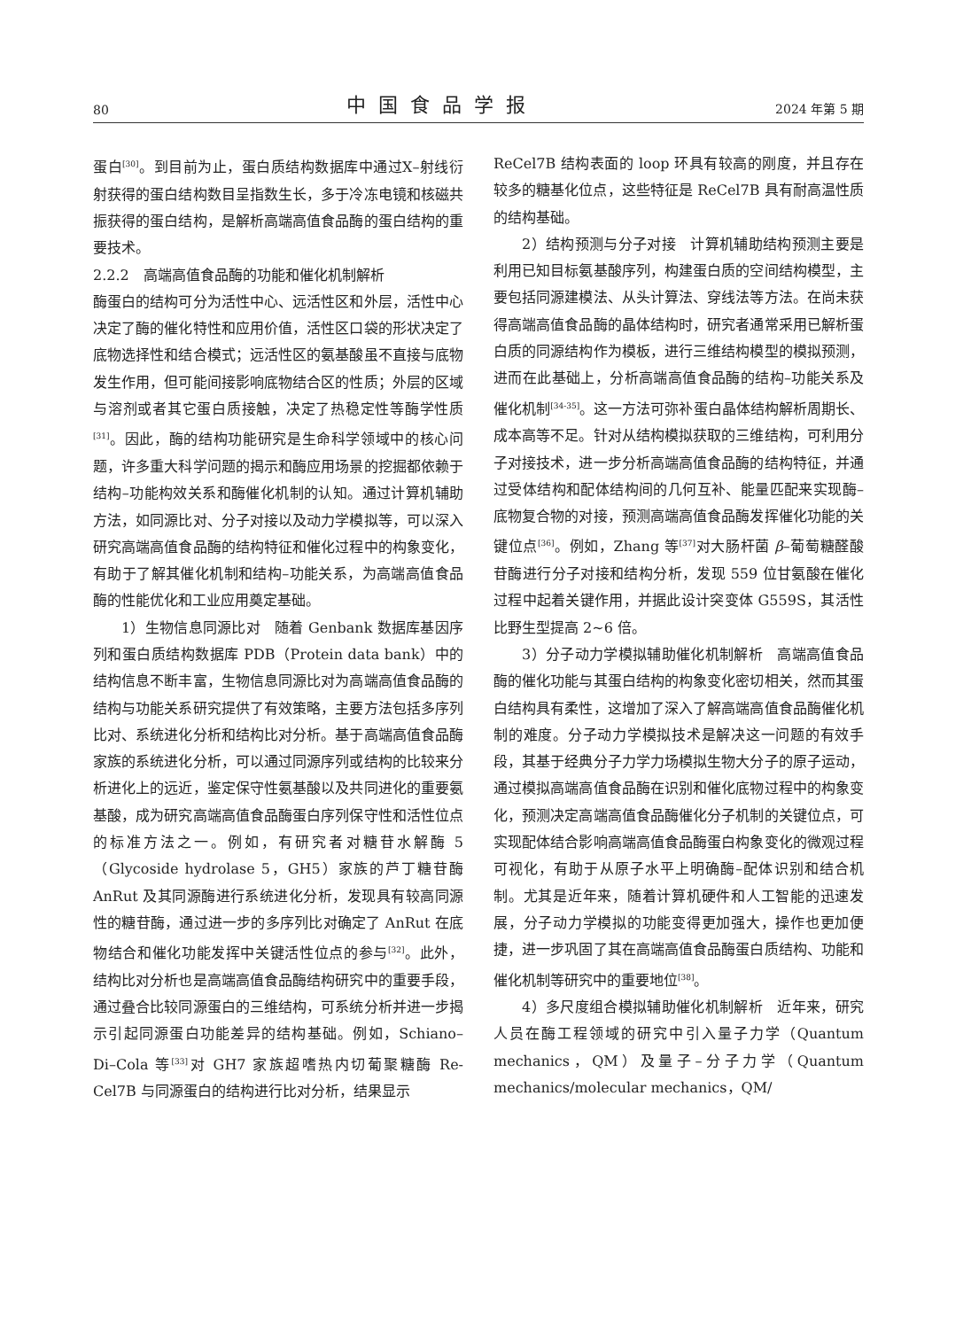80 中国食品学报 2024 年第 5 期
蛋白<sup>[30]</sup>。到目前为止，蛋白质结构数据库中通过X–射线衍射获得的蛋白结构数目呈指数生长，多于冷冻电镜和核磁共振获得的蛋白结构，是解析高端高值食品酶的蛋白结构的重要技术。
2.2.2　高端高值食品酶的功能和催化机制解析
酶蛋白的结构可分为活性中心、远活性区和外层，活性中心决定了酶的催化特性和应用价值，活性区口袋的形状决定了底物选择性和结合模式；远活性区的氨基酸虽不直接与底物发生作用，但可能间接影响底物结合区的性质；外层的区域与溶剂或者其它蛋白质接触，决定了热稳定性等酶学性质<sup>[31]</sup>。因此，酶的结构功能研究是生命科学领域中的核心问题，许多重大科学问题的揭示和酶应用场景的挖掘都依赖于结构–功能构效关系和酶催化机制的认知。通过计算机辅助方法，如同源比对、分子对接以及动力学模拟等，可以深入研究高端高值食品酶的结构特征和催化过程中的构象变化，有助于了解其催化机制和结构–功能关系，为高端高值食品酶的性能优化和工业应用奠定基础。
1）生物信息同源比对　随着 Genbank 数据库基因序列和蛋白质结构数据库 PDB（Protein data bank）中的结构信息不断丰富，生物信息同源比对为高端高值食品酶的结构与功能关系研究提供了有效策略，主要方法包括多序列比对、系统进化分析和结构比对分析。基于高端高值食品酶家族的系统进化分析，可以通过同源序列或结构的比较来分析进化上的远近，鉴定保守性氨基酸以及共同进化的重要氨基酸，成为研究高端高值食品酶蛋白序列保守性和活性位点的标准方法之一。例如，有研究者对糖苷水解酶 5（Glycoside hydrolase 5，GH5）家族的芦丁糖苷酶 AnRut 及其同源酶进行系统进化分析，发现具有较高同源性的糖苷酶，通过进一步的多序列比对确定了 AnRut 在底物结合和催化功能发挥中关键活性位点的参与<sup>[32]</sup>。此外，结构比对分析也是高端高值食品酶结构研究中的重要手段，通过叠合比较同源蛋白的三维结构，可系统分析并进一步揭示引起同源蛋白功能差异的结构基础。例如，Schiano–Di–Cola 等<sup>[33]</sup>对 GH7 家族超嗜热内切葡聚糖酶 Re-Cel7B 与同源蛋白的结构进行比对分析，结果显示
ReCel7B 结构表面的 loop 环具有较高的刚度，并且存在较多的糖基化位点，这些特征是 ReCel7B 具有耐高温性质的结构基础。
2）结构预测与分子对接　计算机辅助结构预测主要是利用已知目标氨基酸序列，构建蛋白质的空间结构模型，主要包括同源建模法、从头计算法、穿线法等方法。在尚未获得高端高值食品酶的晶体结构时，研究者通常采用已解析蛋白质的同源结构作为模板，进行三维结构模型的模拟预测，进而在此基础上，分析高端高值食品酶的结构–功能关系及催化机制<sup>[34-35]</sup>。这一方法可弥补蛋白晶体结构解析周期长、成本高等不足。针对从结构模拟获取的三维结构，可利用分子对接技术，进一步分析高端高值食品酶的结构特征，并通过受体结构和配体结构间的几何互补、能量匹配来实现酶–底物复合物的对接，预测高端高值食品酶发挥催化功能的关键位点<sup>[36]</sup>。例如，Zhang 等<sup>[37]</sup>对大肠杆菌 β–葡萄糖醛酸苷酶进行分子对接和结构分析，发现 559 位甘氨酸在催化过程中起着关键作用，并据此设计突变体 G559S，其活性比野生型提高 2~6 倍。
3）分子动力学模拟辅助催化机制解析　高端高值食品酶的催化功能与其蛋白结构的构象变化密切相关，然而其蛋白结构具有柔性，这增加了深入了解高端高值食品酶催化机制的难度。分子动力学模拟技术是解决这一问题的有效手段，其基于经典分子力学力场模拟生物大分子的原子运动，通过模拟高端高值食品酶在识别和催化底物过程中的构象变化，预测决定高端高值食品酶催化分子机制的关键位点，可实现配体结合影响高端高值食品酶蛋白构象变化的微观过程可视化，有助于从原子水平上明确酶–配体识别和结合机制。尤其是近年来，随着计算机硬件和人工智能的迅速发展，分子动力学模拟的功能变得更加强大，操作也更加便捷，进一步巩固了其在高端高值食品酶蛋白质结构、功能和催化机制等研究中的重要地位<sup>[38]</sup>。
4）多尺度组合模拟辅助催化机制解析　近年来，研究人员在酶工程领域的研究中引入量子力学（Quantum mechanics，QM）及量子–分子力学（Quantum mechanics/molecular mechanics，QM/